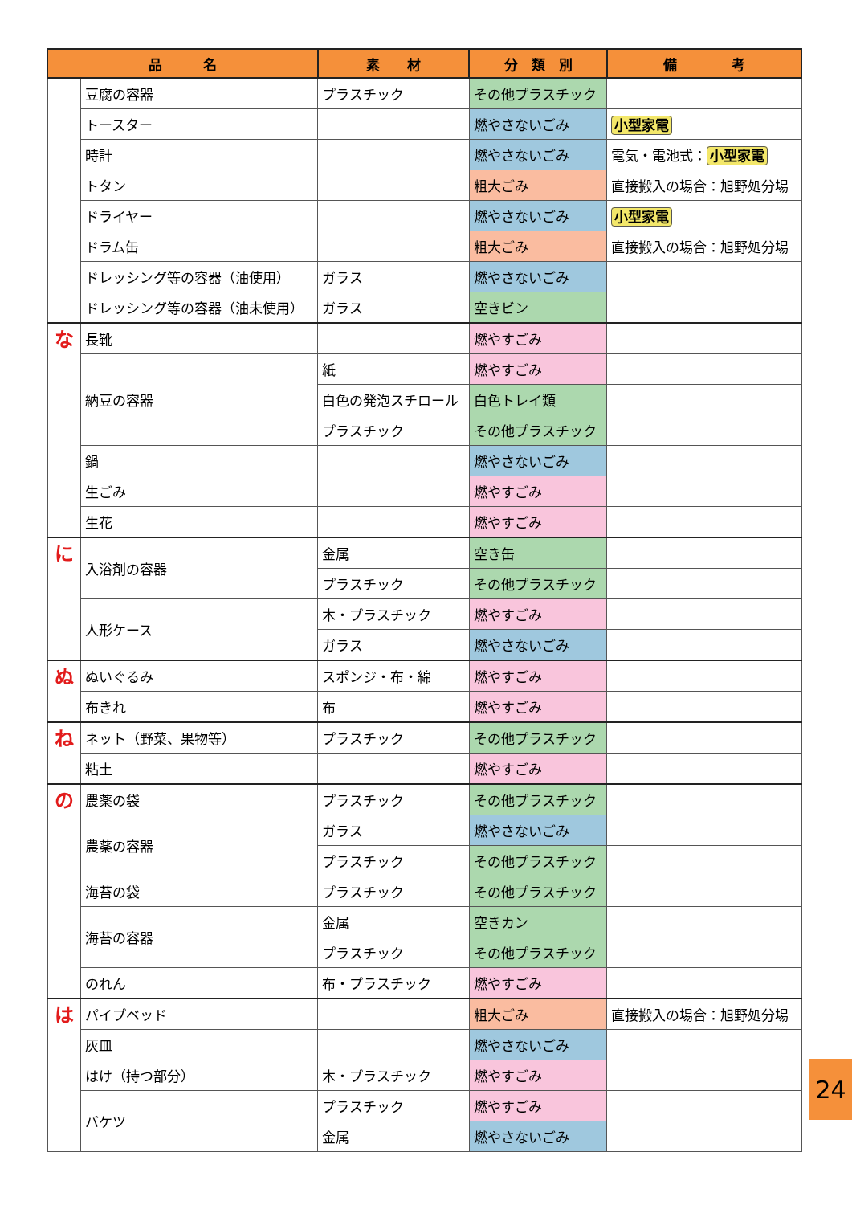| 品 名 | | 素 材 | 分 類 別 | 備 考 |
| --- | --- | --- | --- | --- |
| | 豆腐の容器 | プラスチック | その他プラスチック | |
| | トースター | | 燃やさないごみ | 小型家電 |
| | 時計 | | 燃やさないごみ | 電気・電池式： 小型家電 |
| | トタン | | 粗大ごみ | 直接搬入の場合：旭野処分場 |
| | ドライヤー | | 燃やさないごみ | 小型家電 |
| | ドラム缶 | | 粗大ごみ | 直接搬入の場合：旭野処分場 |
| | ドレッシング等の容器（油使用） | ガラス | 燃やさないごみ | |
| | ドレッシング等の容器（油未使用） | ガラス | 空きビン | |
| な | 長靴 | | 燃やすごみ | |
| | 納豆の容器 | 紙 | 燃やすごみ | |
| | | 白色の発泡スチロール | 白色トレイ類 | |
| | | プラスチック | その他プラスチック | |
| | 鍋 | | 燃やさないごみ | |
| | 生ごみ | | 燃やすごみ | |
| | 生花 | | 燃やすごみ | |
| に | 入浴剤の容器 | 金属 | 空き缶 | |
| | | プラスチック | その他プラスチック | |
| | 人形ケース | 木・プラスチック | 燃やすごみ | |
| | | ガラス | 燃やさないごみ | |
| ぬ | ぬいぐるみ | スポンジ・布・綿 | 燃やすごみ | |
| | 布きれ | 布 | 燃やすごみ | |
| ね | ネット（野菜、果物等） | プラスチック | その他プラスチック | |
| | 粘土 | | 燃やすごみ | |
| の | 農薬の袋 | プラスチック | その他プラスチック | |
| | 農薬の容器 | ガラス | 燃やさないごみ | |
| | | プラスチック | その他プラスチック | |
| | 海苔の袋 | プラスチック | その他プラスチック | |
| | 海苔の容器 | 金属 | 空きカン | |
| | | プラスチック | その他プラスチック | |
| | のれん | 布・プラスチック | 燃やすごみ | |
| は | パイプベッド | | 粗大ごみ | 直接搬入の場合：旭野処分場 |
| | 灰皿 | | 燃やさないごみ | |
| | はけ（持つ部分） | 木・プラスチック | 燃やすごみ | |
| | バケツ | プラスチック | 燃やすごみ | |
| | | 金属 | 燃やさないごみ | |
24